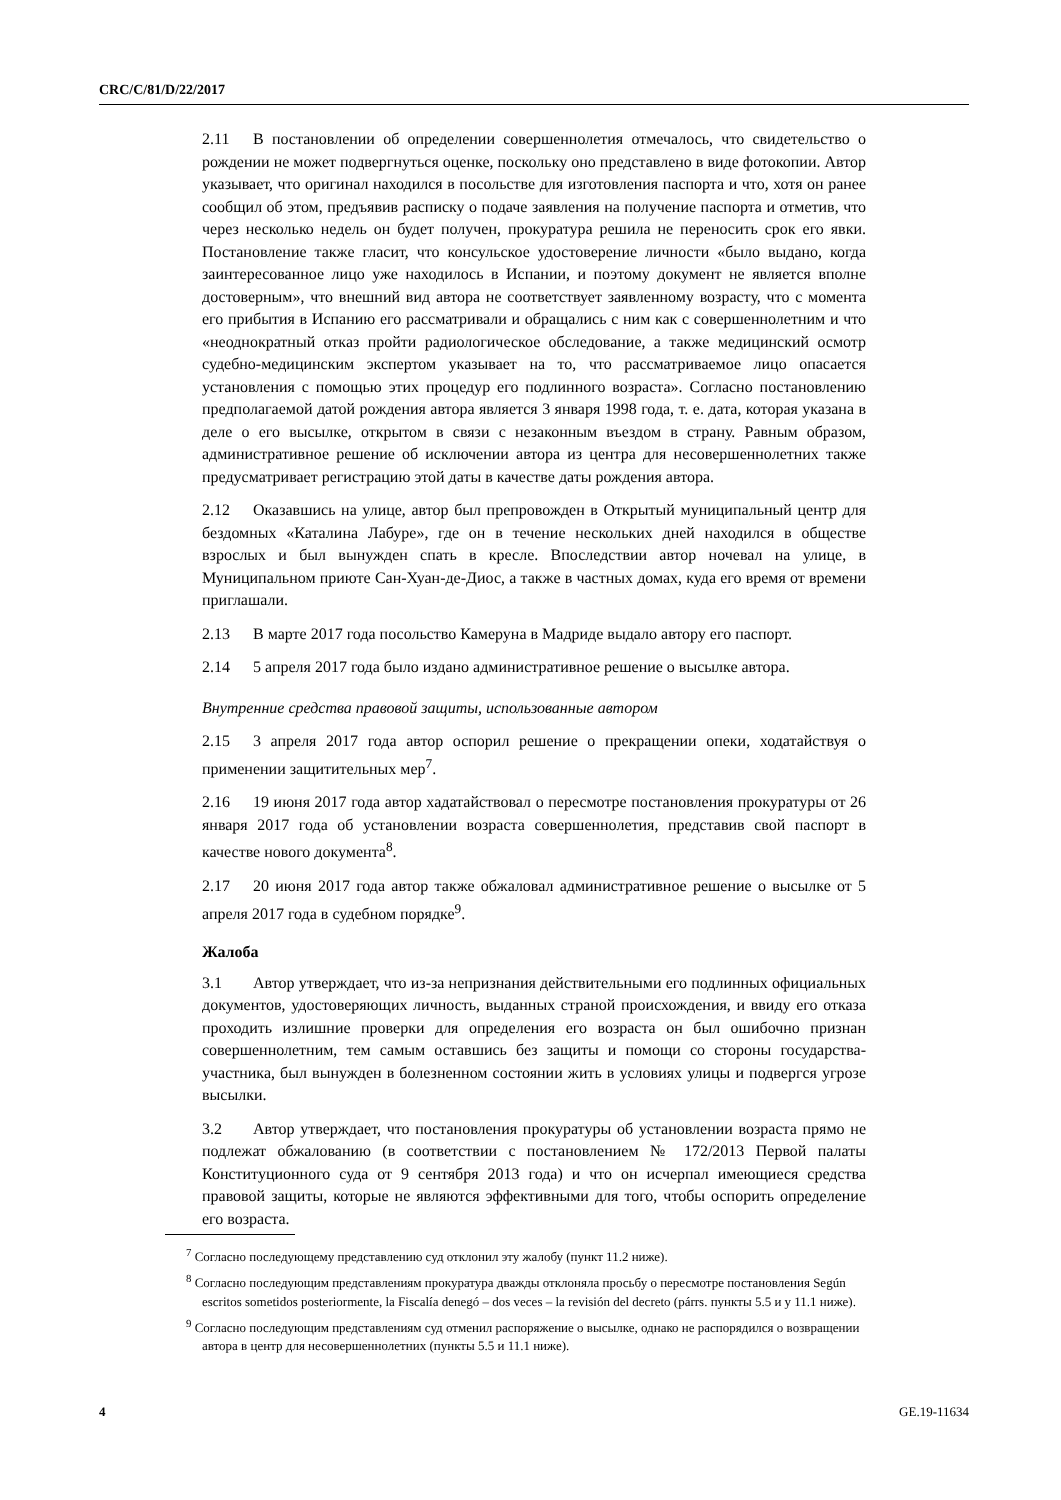CRC/C/81/D/22/2017
2.11 В постановлении об определении совершеннолетия отмечалось, что свидетельство о рождении не может подвергнуться оценке, поскольку оно представлено в виде фотокопии. Автор указывает, что оригинал находился в посольстве для изготовления паспорта и что, хотя он ранее сообщил об этом, предъявив расписку о подаче заявления на получение паспорта и отметив, что через несколько недель он будет получен, прокуратура решила не переносить срок его явки. Постановление также гласит, что консульское удостоверение личности «было выдано, когда заинтересованное лицо уже находилось в Испании, и поэтому документ не является вполне достоверным», что внешний вид автора не соответствует заявленному возрасту, что с момента его прибытия в Испанию его рассматривали и обращались с ним как с совершеннолетним и что «неоднократный отказ пройти радиологическое обследование, а также медицинский осмотр судебно-медицинским экспертом указывает на то, что рассматриваемое лицо опасается установления с помощью этих процедур его подлинного возраста». Согласно постановлению предполагаемой датой рождения автора является 3 января 1998 года, т. е. дата, которая указана в деле о его высылке, открытом в связи с незаконным въездом в страну. Равным образом, административное решение об исключении автора из центра для несовершеннолетних также предусматривает регистрацию этой даты в качестве даты рождения автора.
2.12 Оказавшись на улице, автор был препровожден в Открытый муниципальный центр для бездомных «Каталина Лабуре», где он в течение нескольких дней находился в обществе взрослых и был вынужден спать в кресле. Впоследствии автор ночевал на улице, в Муниципальном приюте Сан-Хуан-де-Диос, а также в частных домах, куда его время от времени приглашали.
2.13 В марте 2017 года посольство Камеруна в Мадриде выдало автору его паспорт.
2.14 5 апреля 2017 года было издано административное решение о высылке автора.
Внутренние средства правовой защиты, использованные автором
2.15 3 апреля 2017 года автор оспорил решение о прекращении опеки, ходатайствуя о применении защитительных мер<sup>7</sup>.
2.16 19 июня 2017 года автор хадатайствовал о пересмотре постановления прокуратуры от 26 января 2017 года об установлении возраста совершеннолетия, представив свой паспорт в качестве нового документа<sup>8</sup>.
2.17 20 июня 2017 года автор также обжаловал административное решение о высылке от 5 апреля 2017 года в судебном порядке<sup>9</sup>.
Жалоба
3.1 Автор утверждает, что из-за непризнания действительными его подлинных официальных документов, удостоверяющих личность, выданных страной происхождения, и ввиду его отказа проходить излишние проверки для определения его возраста он был ошибочно признан совершеннолетним, тем самым оставшись без защиты и помощи со стороны государства-участника, был вынужден в болезненном состоянии жить в условиях улицы и подвергся угрозе высылки.
3.2 Автор утверждает, что постановления прокуратуры об установлении возраста прямо не подлежат обжалованию (в соответствии с постановлением № 172/2013 Первой палаты Конституционного суда от 9 сентября 2013 года) и что он исчерпал имеющиеся средства правовой защиты, которые не являются эффективными для того, чтобы оспорить определение его возраста.
<sup>7</sup> Согласно последующему представлению суд отклонил эту жалобу (пункт 11.2 ниже).
<sup>8</sup> Согласно последующим представлениям прокуратура дважды отклоняла просьбу о пересмотре постановления Según escritos sometidos posteriormente, la Fiscalía denegó – dos veces – la revisión del decreto (párrs. пункты 5.5 и y 11.1 ниже).
<sup>9</sup> Согласно последующим представлениям суд отменил распоряжение о высылке, однако не распорядился о возвращении автора в центр для несовершеннолетних (пункты 5.5 и 11.1 ниже).
4 GE.19-11634